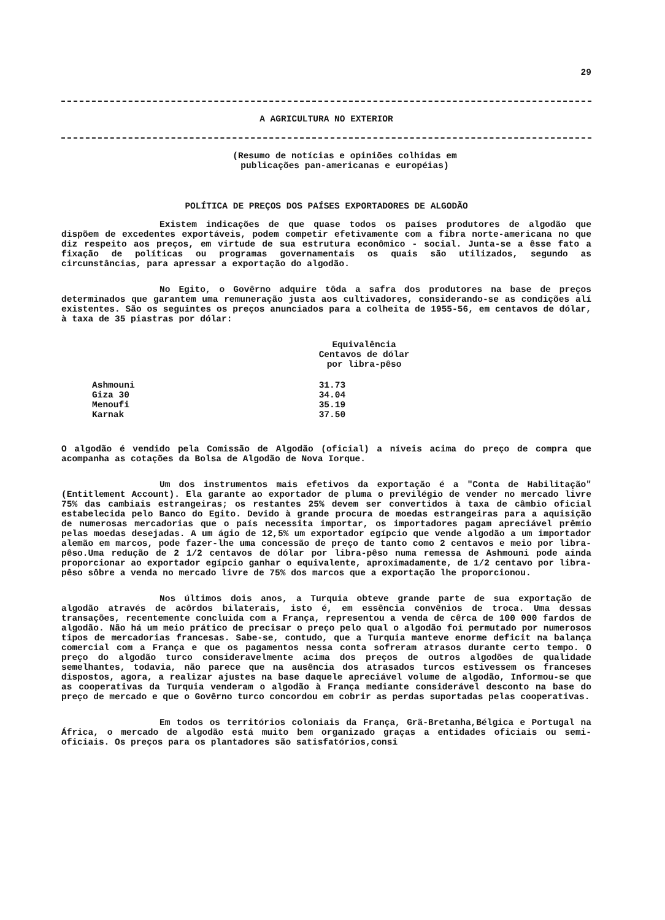29
A AGRICULTURA NO EXTERIOR
(Resumo de notícias e opiniões colhidas em
publicações pan-americanas e européias)
POLÍTICA DE PREÇOS DOS PAÍSES EXPORTADORES DE ALGODÃO
Existem indicações de que quase todos os países produtores de algodão que dispõem de excedentes exportáveis, podem competir efetivamente com a fibra norte-americana no que diz respeito aos preços, em virtude de sua estrutura econômico - social. Junta-se a êsse fato a fixação de políticas ou programas governamentais os quais são utilizados, segundo as circunstâncias, para apressar a exportação do algodão.
No Egito, o Govêrno adquire tôda a safra dos produtores na base de preços determinados que garantem uma remuneração justa aos cultivadores, considerando-se as condições alí existentes. São os seguintes os preços anunciados para a colheita de 1955-56, em centavos de dólar, à taxa de 35 piastras por dólar:
| | Equivalência Centavos de dólar por libra-pêso |
| --- | --- |
| Ashmouni | 31.73 |
| Giza 30 | 34.04 |
| Menoufi | 35.19 |
| Karnak | 37.50 |
O algodão é vendido pela Comissão de Algodão (oficial) a níveis acima do preço de compra que acompanha as cotações da Bolsa de Algodão de Nova Iorque.
Um dos instrumentos mais efetivos da exportação é a "Conta de Habilitação" (Entitlement Account). Ela garante ao exportador de pluma o previlégio de vender no mercado livre 75% das cambiais estrangeiras; os restantes 25% devem ser convertidos à taxa de câmbio oficial estabelecida pelo Banco do Egito. Devido à grande procura de moedas estrangeiras para a aquisição de numerosas mercadorias que o país necessita importar, os importadores pagam apreciável prêmio pelas moedas desejadas. A um ágio de 12,5% um exportador egípcio que vende algodão a um importador alemão em marcos, pode fazer-lhe uma concessão de preço de tanto como 2 centavos e meio por libra-pêso.Uma redução de 2 1/2 centavos de dólar por libra-pêso numa remessa de Ashmouni pode ainda proporcionar ao exportador egípcio ganhar o equivalente, aproximadamente, de 1/2 centavo por libra-pêso sôbre a venda no mercado livre de 75% dos marcos que a exportação lhe proporcionou.
Nos últimos dois anos, a Turquia obteve grande parte de sua exportação de algodão através de acôrdos bilaterais, isto é, em essência convênios de troca. Uma dessas transações, recentemente concluida com a França, representou a venda de cêrca de 100 000 fardos de algodão. Não há um meio prático de precisar o preço pelo qual o algodão foi permutado por numerosos tipos de mercadorias francesas. Sabe-se, contudo, que a Turquia manteve enorme deficit na balança comercial com a França e que os pagamentos nessa conta sofreram atrasos durante certo tempo. O preço do algodão turco consideravelmente acima dos preços de outros algodões de qualidade semelhantes, todavia, não parece que na ausência dos atrasados turcos estivessem os franceses dispostos, agora, a realizar ajustes na base daquele apreciável volume de algodão, Informou-se que as cooperativas da Turquia venderam o algodão à França mediante considerável desconto na base do preço de mercado e que o Govêrno turco concordou em cobrir as perdas suportadas pelas cooperativas.
Em todos os territórios coloniais da França, Grã-Bretanha,Bélgica e Portugal na África, o mercado de algodão está muito bem organizado graças a entidades oficiais ou semi-oficiais. Os preços para os plantadores são satisfatórios,consi